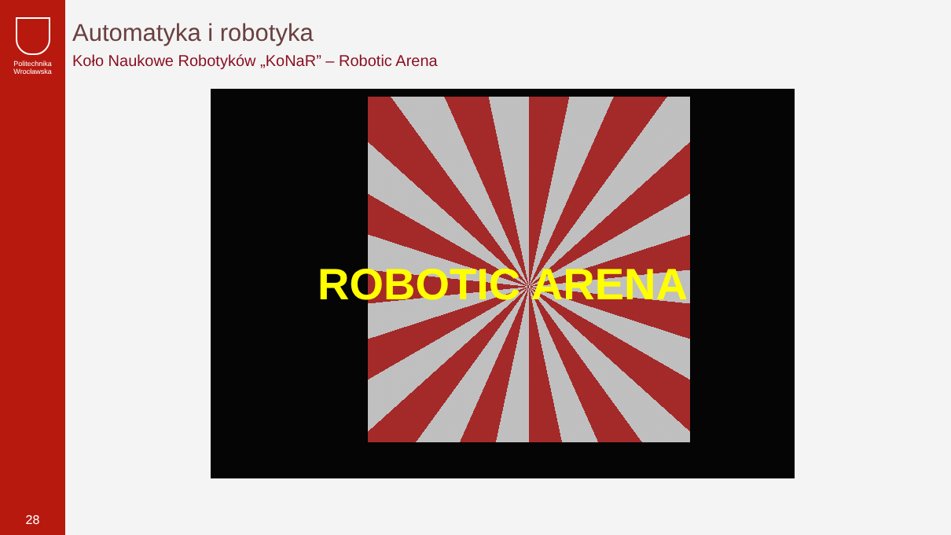Politechnika
Wrocławska
28
Automatyka i robotyka
Koło Naukowe Robotyków „KoNaR” – Robotic Arena
ROBOTIC ARENA